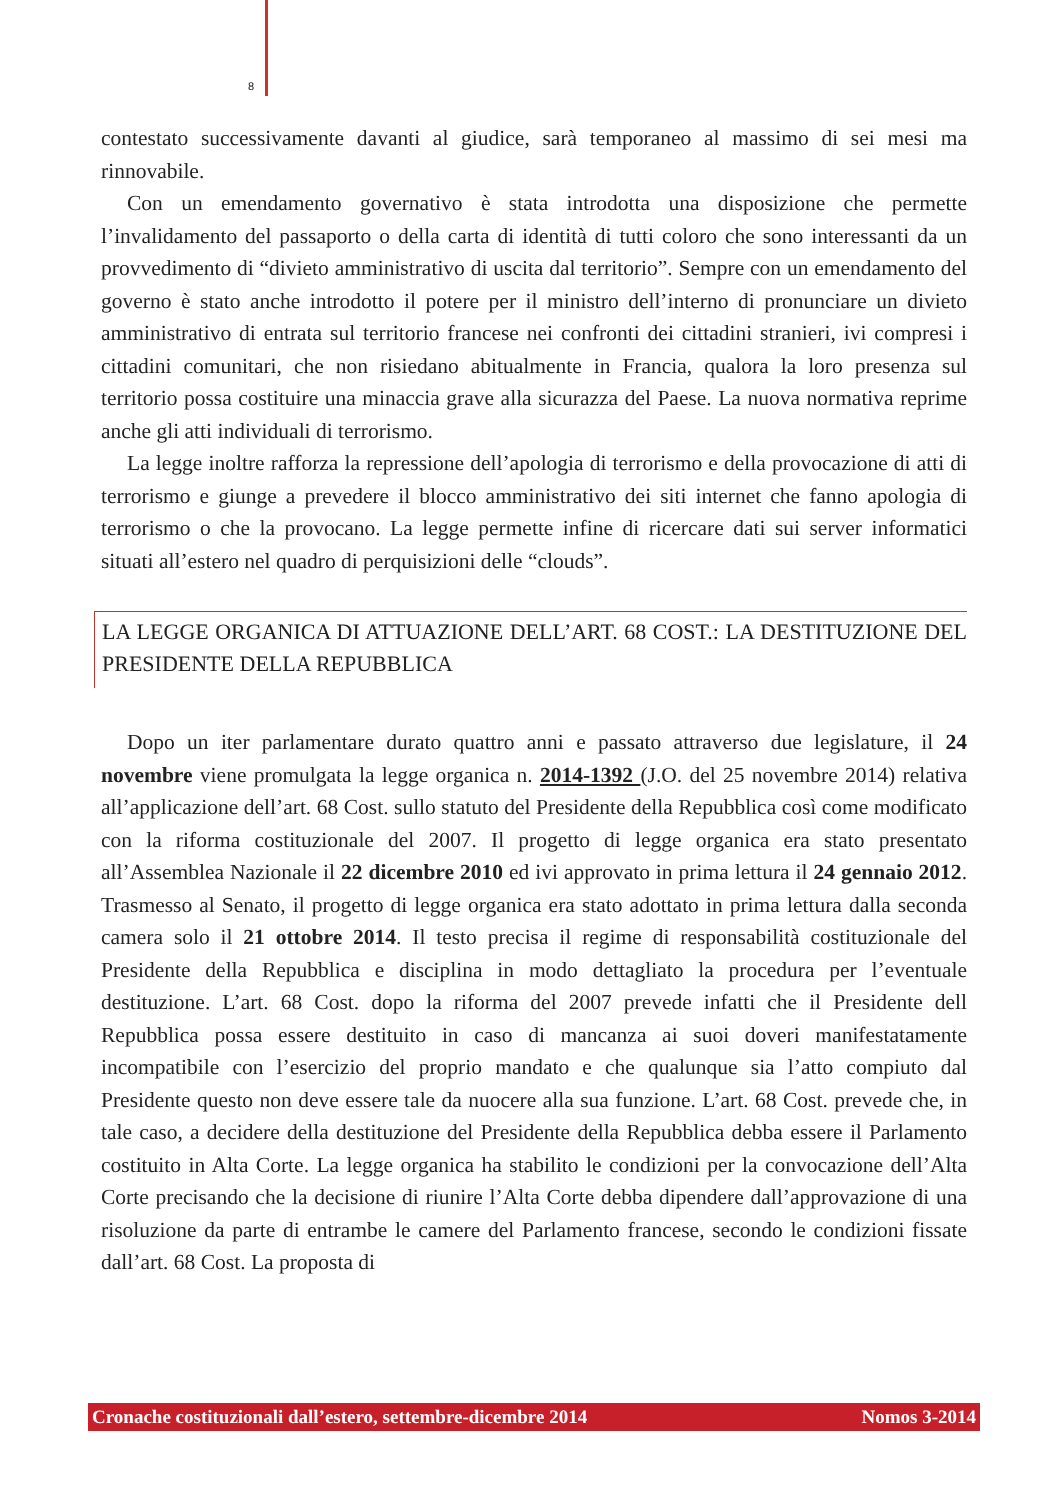8
contestato successivamente davanti al giudice, sarà temporaneo al massimo di sei mesi ma rinnovabile.
Con un emendamento governativo è stata introdotta una disposizione che permette l’invalidamento del passaporto o della carta di identità di tutti coloro che sono interessanti da un provvedimento di “divieto amministrativo di uscita dal territorio”. Sempre con un emendamento del governo è stato anche introdotto il potere per il ministro dell’interno di pronunciare un divieto amministrativo di entrata sul territorio francese nei confronti dei cittadini stranieri, ivi compresi i cittadini comunitari, che non risiedano abitualmente in Francia, qualora la loro presenza sul territorio possa costituire una minaccia grave alla sicurazza del Paese. La nuova normativa reprime anche gli atti individuali di terrorismo.
La legge inoltre rafforza la repressione dell’apologia di terrorismo e della provocazione di atti di terrorismo e giunge a prevedere il blocco amministrativo dei siti internet che fanno apologia di terrorismo o che la provocano. La legge permette infine di ricercare dati sui server informatici situati all’estero nel quadro di perquisizioni delle “clouds”.
LA LEGGE ORGANICA DI ATTUAZIONE DELL’ART. 68 COST.: LA DESTITUZIONE DEL PRESIDENTE DELLA REPUBBLICA
Dopo un iter parlamentare durato quattro anni e passato attraverso due legislature, il 24 novembre viene promulgata la legge organica n. 2014-1392 (J.O. del 25 novembre 2014) relativa all’applicazione dell’art. 68 Cost. sullo statuto del Presidente della Repubblica così come modificato con la riforma costituzionale del 2007. Il progetto di legge organica era stato presentato all’Assemblea Nazionale il 22 dicembre 2010 ed ivi approvato in prima lettura il 24 gennaio 2012. Trasmesso al Senato, il progetto di legge organica era stato adottato in prima lettura dalla seconda camera solo il 21 ottobre 2014. Il testo precisa il regime di responsabilità costituzionale del Presidente della Repubblica e disciplina in modo dettagliato la procedura per l’eventuale destituzione. L’art. 68 Cost. dopo la riforma del 2007 prevede infatti che il Presidente dell Repubblica possa essere destituito in caso di mancanza ai suoi doveri manifestatamente incompatibile con l’esercizio del proprio mandato e che qualunque sia l’atto compiuto dal Presidente questo non deve essere tale da nuocere alla sua funzione. L’art. 68 Cost. prevede che, in tale caso, a decidere della destituzione del Presidente della Repubblica debba essere il Parlamento costituito in Alta Corte. La legge organica ha stabilito le condizioni per la convocazione dell’Alta Corte precisando che la decisione di riunire l’Alta Corte debba dipendere dall’approvazione di una risoluzione da parte di entrambe le camere del Parlamento francese, secondo le condizioni fissate dall’art. 68 Cost. La proposta di
Cronache costituzionali dall’estero, settembre-dicembre 2014 Nomos 3-2014